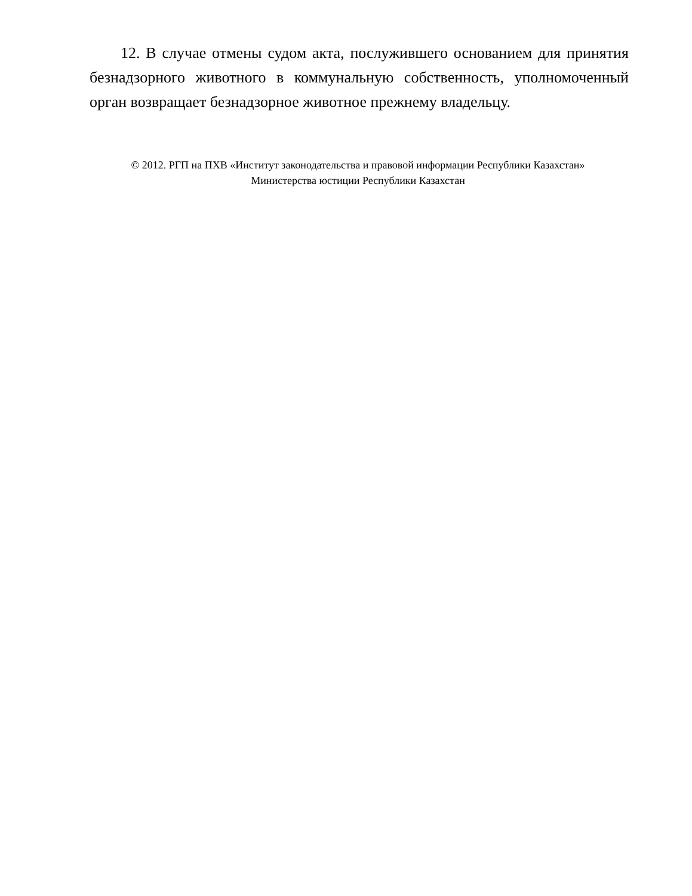12. В случае отмены судом акта, послужившего основанием для принятия безнадзорного животного в коммунальную собственность, уполномоченный орган возвращает безнадзорное животное прежнему владельцу.
© 2012. РГП на ПХВ «Институт законодательства и правовой информации Республики Казахстан»
Министерства юстиции Республики Казахстан